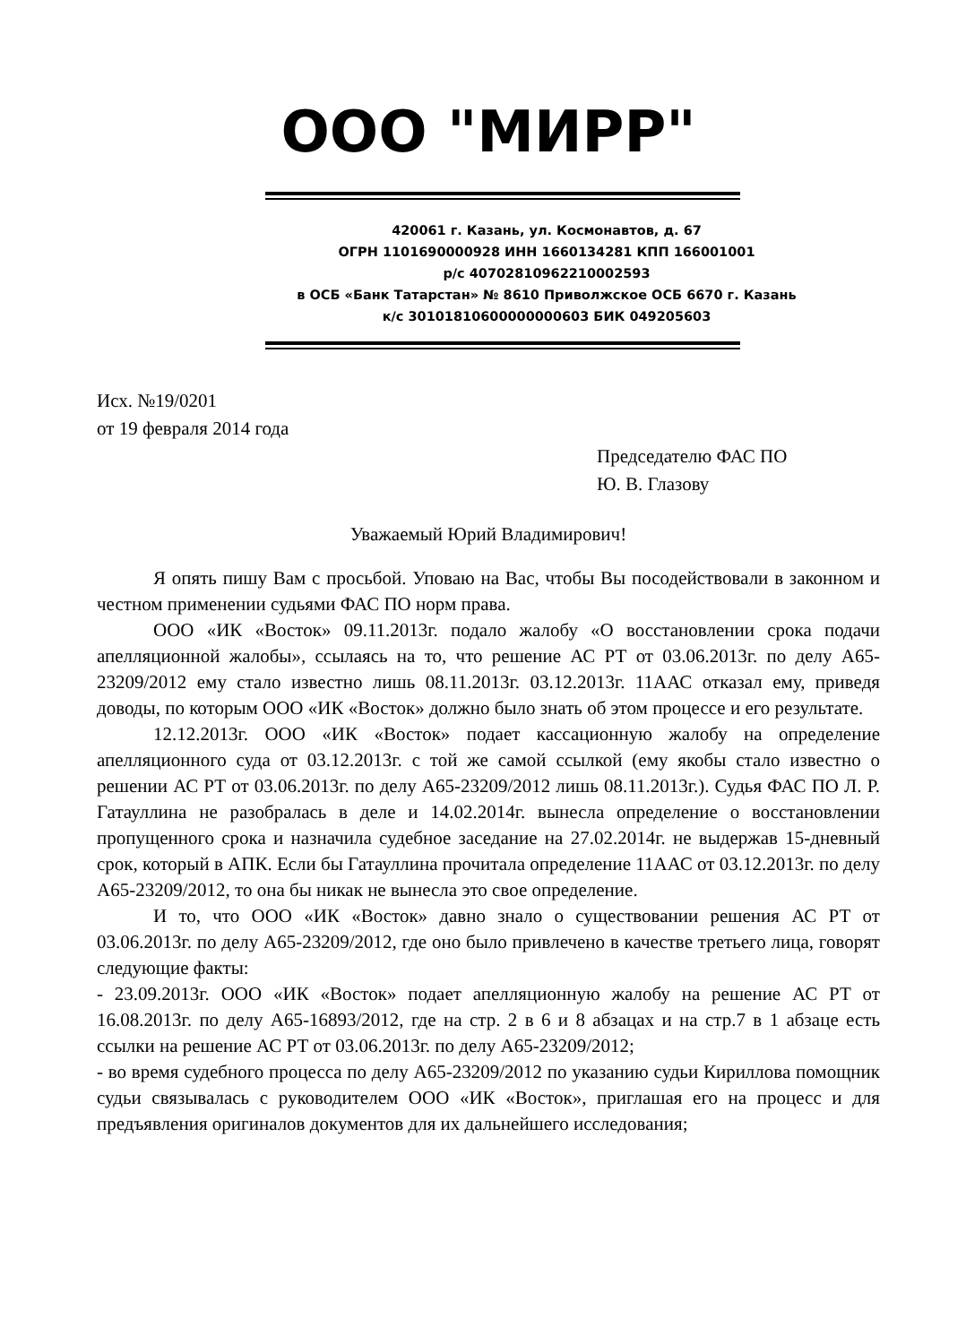ООО "МИРР"
420061 г. Казань, ул. Космонавтов, д. 67
ОГРН 1101690000928 ИНН 1660134281 КПП 166001001
р/с 40702810962210002593
в ОСБ «Банк Татарстан» № 8610 Приволжское ОСБ 6670 г. Казань
к/с 30101810600000000603 БИК 049205603
Исх. №19/0201
от 19 февраля 2014 года
Председателю ФАС ПО
Ю. В. Глазову
Уважаемый Юрий Владимирович!
Я опять пишу Вам с просьбой. Уповаю на Вас, чтобы Вы посодействовали в законном и честном применении судьями ФАС ПО норм права.
ООО «ИК «Восток» 09.11.2013г. подало жалобу «О восстановлении срока подачи апелляционной жалобы», ссылаясь на то, что решение АС РТ от 03.06.2013г. по делу А65-23209/2012 ему стало известно лишь 08.11.2013г. 03.12.2013г. 11ААС отказал ему, приведя доводы, по которым ООО «ИК «Восток» должно было знать об этом процессе и его результате.
12.12.2013г. ООО «ИК «Восток» подает кассационную жалобу на определение апелляционного суда от 03.12.2013г. с той же самой ссылкой (ему якобы стало известно о решении АС РТ от 03.06.2013г. по делу А65-23209/2012 лишь 08.11.2013г.). Судья ФАС ПО Л. Р. Гатауллина не разобралась в деле и 14.02.2014г. вынесла определение о восстановлении пропущенного срока и назначила судебное заседание на 27.02.2014г. не выдержав 15-дневный срок, который в АПК. Если бы Гатауллина прочитала определение 11ААС от 03.12.2013г. по делу А65-23209/2012, то она бы никак не вынесла это свое определение.
И то, что ООО «ИК «Восток» давно знало о существовании решения АС РТ от 03.06.2013г. по делу А65-23209/2012, где оно было привлечено в качестве третьего лица, говорят следующие факты:
- 23.09.2013г. ООО «ИК «Восток» подает апелляционную жалобу на решение АС РТ от 16.08.2013г. по делу А65-16893/2012, где на стр. 2 в 6 и 8 абзацах и на стр.7 в 1 абзаце есть ссылки на решение АС РТ от 03.06.2013г. по делу А65-23209/2012;
- во время судебного процесса по делу А65-23209/2012 по указанию судьи Кириллова помощник судьи связывалась с руководителем ООО «ИК «Восток», приглашая его на процесс и для предъявления оригиналов документов для их дальнейшего исследования;